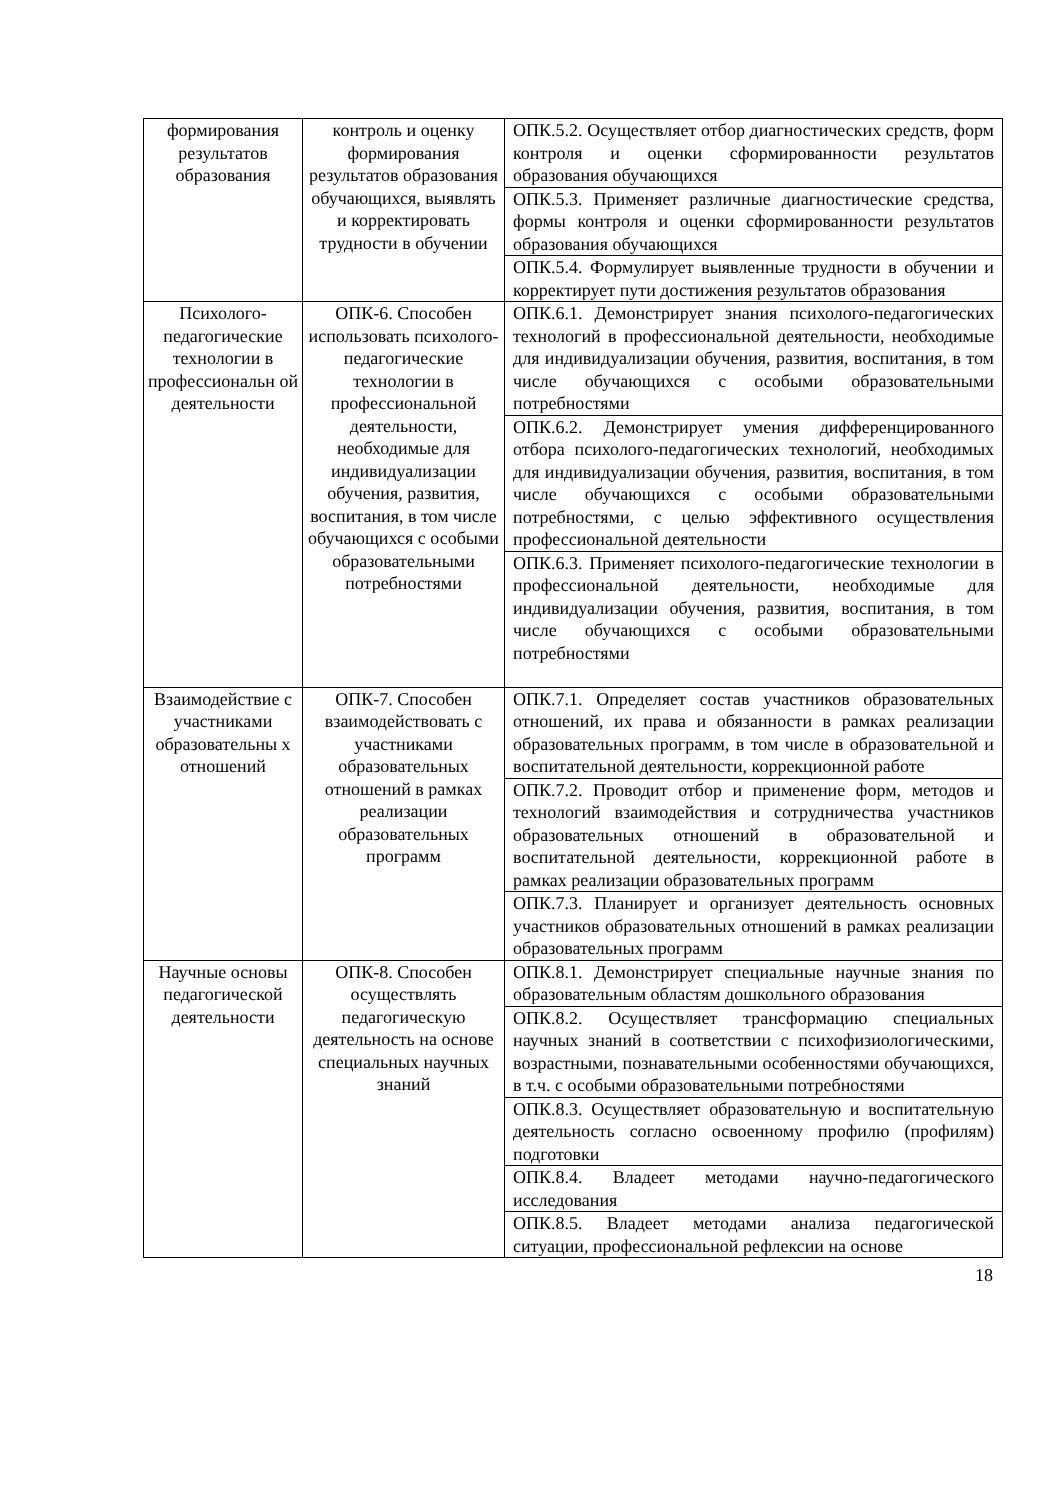| формирования результатов образования | контроль и оценку формирования результатов образования обучающихся, выявлять и корректировать трудности в обучении | ОПК.5.2. Осуществляет отбор диагностических средств, форм контроля и оценки сформированности результатов образования обучающихся |
| | | ОПК.5.3. Применяет различные диагностические средства, формы контроля и оценки сформированности результатов образования обучающихся |
| | | ОПК.5.4. Формулирует выявленные трудности в обучении и корректирует пути достижения результатов образования |
| Психолого-педагогические технологии в профессиональн ой деятельности | ОПК-6. Способен использовать психолого-педагогические технологии в профессиональной деятельности, необходимые для индивидуализации обучения, развития, воспитания, в том числе обучающихся с особыми образовательными потребностями | ОПК.6.1. Демонстрирует знания психолого-педагогических технологий в профессиональной деятельности, необходимые для индивидуализации обучения, развития, воспитания, в том числе обучающихся с особыми образовательными потребностями |
| | | ОПК.6.2. Демонстрирует умения дифференцированного отбора психолого-педагогических технологий, необходимых для индивидуализации обучения, развития, воспитания, в том числе обучающихся с особыми образовательными потребностями, с целью эффективного осуществления профессиональной деятельности |
| | | ОПК.6.3. Применяет психолого-педагогические технологии в профессиональной деятельности, необходимые для индивидуализации обучения, развития, воспитания, в том числе обучающихся с особыми образовательными потребностями |
| Взаимодействие с участниками образовательны х отношений | ОПК-7. Способен взаимодействовать с участниками образовательных отношений в рамках реализации образовательных программ | ОПК.7.1. Определяет состав участников образовательных отношений, их права и обязанности в рамках реализации образовательных программ, в том числе в образовательной и воспитательной деятельности, коррекционной работе |
| | | ОПК.7.2. Проводит отбор и применение форм, методов и технологий взаимодействия и сотрудничества участников образовательных отношений в образовательной и воспитательной деятельности, коррекционной работе в рамках реализации образовательных программ |
| | | ОПК.7.3. Планирует и организует деятельность основных участников образовательных отношений в рамках реализации образовательных программ |
| Научные основы педагогической деятельности | ОПК-8. Способен осуществлять педагогическую деятельность на основе специальных научных знаний | ОПК.8.1. Демонстрирует специальные научные знания по образовательным областям дошкольного образования |
| | | ОПК.8.2. Осуществляет трансформацию специальных научных знаний в соответствии с психофизиологическими, возрастными, познавательными особенностями обучающихся, в т.ч. с особыми образовательными потребностями |
| | | ОПК.8.3. Осуществляет образовательную и воспитательную деятельность согласно освоенному профилю (профилям) подготовки |
| | | ОПК.8.4. Владеет методами научно-педагогического исследования |
| | | ОПК.8.5. Владеет методами анализа педагогической ситуации, профессиональной рефлексии на основе |
18